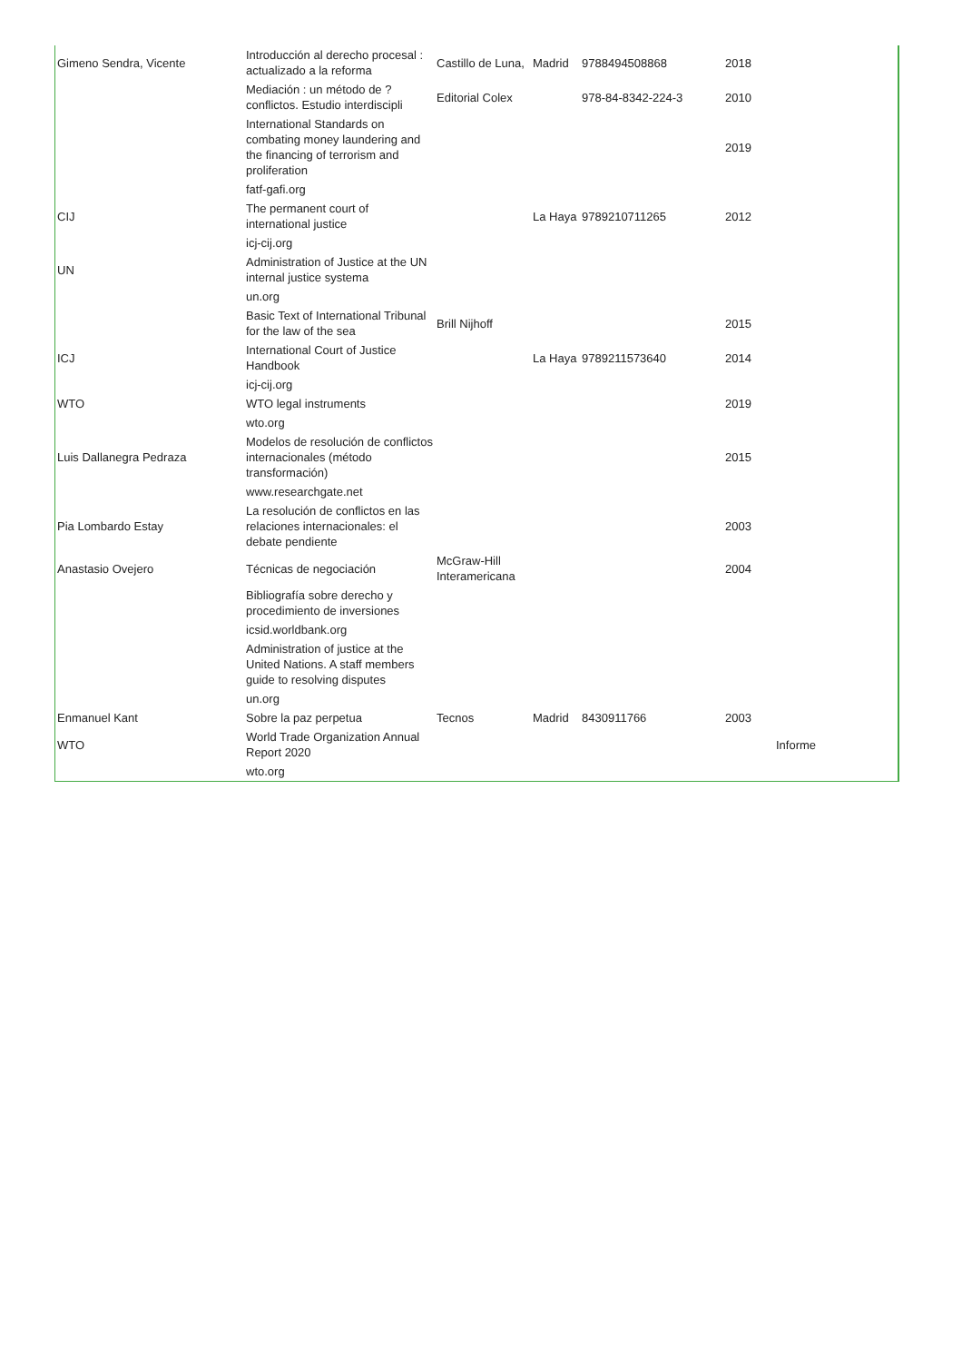| Gimeno Sendra, Vicente | Introducción al derecho procesal : actualizado a la reforma | Castillo de Luna, | Madrid | 9788494508868 | 2018 | |
| | Mediación : un método de ? conflictos. Estudio interdiscipli | Editorial Colex | | 978-84-8342-224-3 | 2010 | |
| | International Standards on combating money laundering and the financing of terrorism and proliferation | | | | 2019 | |
| | fatf-gafi.org | | | | | |
| CIJ | The permanent court of international justice | | La Haya | 9789210711265 | 2012 | |
| | icj-cij.org | | | | | |
| UN | Administration of Justice at the UN internal justice systema | | | | | |
| | un.org | | | | | |
| | Basic Text of International Tribunal for the law of the sea | Brill Nijhoff | | | 2015 | |
| ICJ | International Court of Justice Handbook | | La Haya | 9789211573640 | 2014 | |
| | icj-cij.org | | | | | |
| WTO | WTO legal instruments | | | | 2019 | |
| | wto.org | | | | | |
| Luis Dallanegra Pedraza | Modelos de resolución de conflictos internacionales (método transformación) | | | | 2015 | |
| | www.researchgate.net | | | | | |
| Pia Lombardo Estay | La resolución de conflictos en las relaciones internacionales: el debate pendiente | | | | 2003 | |
| Anastasio Ovejero | Técnicas de negociación | McGraw-Hill Interamericana | | | 2004 | |
| | Bibliografía sobre derecho y procedimiento de inversiones | | | | | |
| | icsid.worldbank.org | | | | | |
| | Administration of justice at the United Nations. A staff members guide to resolving disputes | | | | | |
| | un.org | | | | | |
| Enmanuel Kant | Sobre la paz perpetua | Tecnos | Madrid | 8430911766 | 2003 | |
| WTO | World Trade Organization Annual Report 2020 | | | | | Informe |
| | wto.org | | | | | |